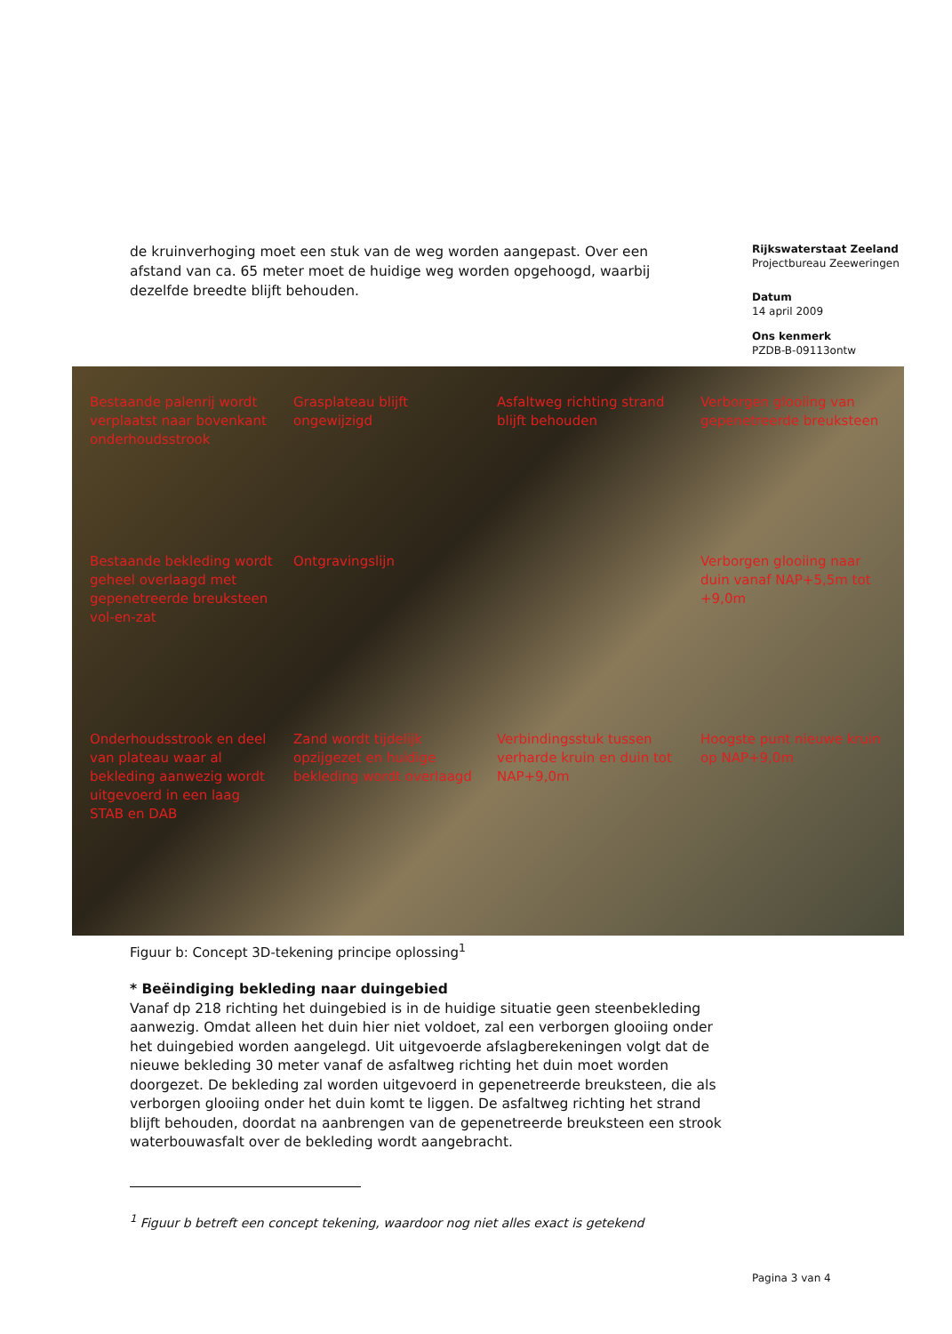de kruinverhoging moet een stuk van de weg worden aangepast. Over een afstand van ca. 65 meter moet de huidige weg worden opgehoogd, waarbij dezelfde breedte blijft behouden.
Rijkswaterstaat Zeeland
Projectbureau Zeeweringen
Datum
14 april 2009
Ons kenmerk
PZDB-B-09113ontw
Bestaande palenrij wordt verplaatst naar bovenkant onderhoudsstrook
Grasplateau blijft ongewijzigd
Asfaltweg richting strand blijft behouden
Verborgen glooiing van gepenetreerde breuksteen
Bestaande bekleding wordt geheel overlaagd met gepenetreerde breuksteen vol-en-zat
Ontgravingslijn
Verborgen glooiing naar duin vanaf NAP+5,5m tot +9,0m
Onderhoudsstrook en deel van plateau waar al bekleding aanwezig wordt uitgevoerd in een laag STAB en DAB
Zand wordt tijdelijk opzijgezet en huidige bekleding wordt overlaagd
Verbindingsstuk tussen verharde kruin en duin tot NAP+9,0m
Hoogste punt nieuwe kruin op NAP+9,0m
Figuur b: Concept 3D-tekening principe oplossing<sup>1</sup>
* Beëindiging bekleding naar duingebied
Vanaf dp 218 richting het duingebied is in de huidige situatie geen steenbekleding aanwezig. Omdat alleen het duin hier niet voldoet, zal een verborgen glooiing onder het duingebied worden aangelegd. Uit uitgevoerde afslagberekeningen volgt dat de nieuwe bekleding 30 meter vanaf de asfaltweg richting het duin moet worden doorgezet. De bekleding zal worden uitgevoerd in gepenetreerde breuksteen, die als verborgen glooiing onder het duin komt te liggen. De asfaltweg richting het strand blijft behouden, doordat na aanbrengen van de gepenetreerde breuksteen een strook waterbouwasfalt over de bekleding wordt aangebracht.
<sup>1</sup> Figuur b betreft een concept tekening, waardoor nog niet alles exact is getekend
Pagina 3 van 4